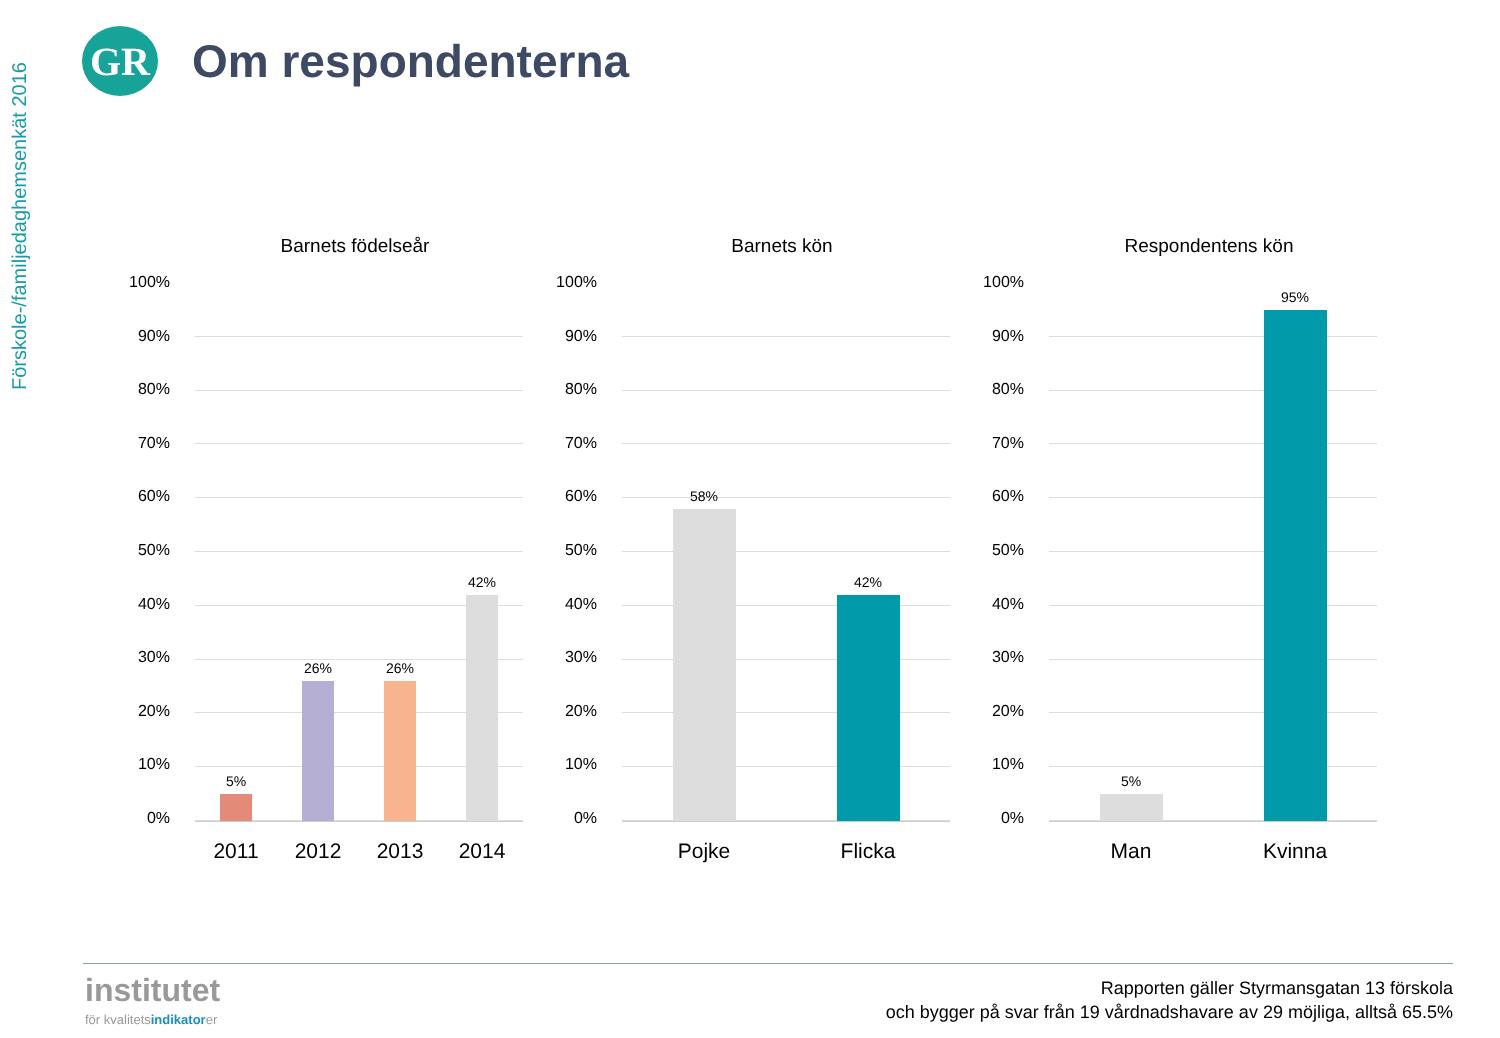Förskole-/familjedaghemsenkät 2016
GR
Om respondenterna
Barnets födelseår
100%
90%
80%
70%
60%
50%
40%
30%
20%
10%
0%
5%
26%
26%
42%
2011 2012 2013 2014
Barnets kön
100%
90%
80%
70%
60%
50%
40%
30%
20%
10%
0%
58%
42%
Pojke Flicka
Respondentens kön
100%
90%
80%
70%
60%
50%
40%
30%
20%
10%
0%
5%
95%
Man Kvinna
institutet
för kvalitetsindikatorer
Rapporten gäller Styrmansgatan 13 förskola
och bygger på svar från 19 vårdnadshavare av 29 möjliga, alltså 65.5%